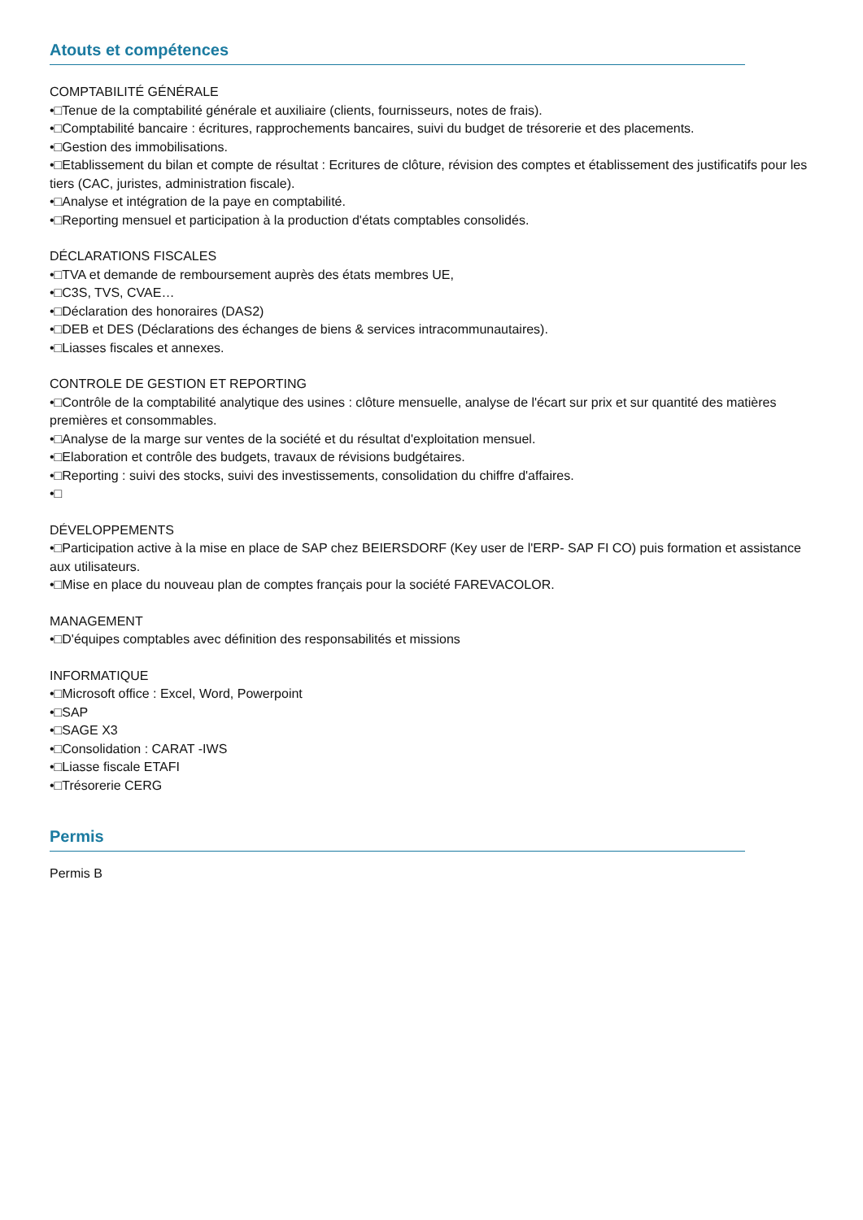Atouts et compétences
COMPTABILITÉ GÉNÉRALE
•□Tenue de la comptabilité générale et auxiliaire (clients, fournisseurs, notes de frais).
•□Comptabilité bancaire : écritures, rapprochements bancaires, suivi du budget de trésorerie et des placements.
•□Gestion des immobilisations.
•□Etablissement du bilan et compte de résultat : Ecritures de clôture, révision des comptes et établissement des justificatifs pour les tiers (CAC, juristes, administration fiscale).
•□Analyse et intégration de la paye en comptabilité.
•□Reporting mensuel et participation à la production d'états comptables consolidés.
DÉCLARATIONS FISCALES
•□TVA et demande de remboursement auprès des états membres UE,
•□C3S, TVS, CVAE…
•□Déclaration des honoraires (DAS2)
•□DEB et DES (Déclarations des échanges de biens & services intracommunautaires).
•□Liasses fiscales et annexes.
CONTROLE DE GESTION ET REPORTING
•□Contrôle de la comptabilité analytique des usines : clôture mensuelle, analyse de l'écart sur prix et sur quantité des matières premières et consommables.
•□Analyse de la marge sur ventes de la société et du résultat d'exploitation mensuel.
•□Elaboration et contrôle des budgets, travaux de révisions budgétaires.
•□Reporting : suivi des stocks, suivi des investissements, consolidation du chiffre d'affaires.
•□
DÉVELOPPEMENTS
•□Participation active à la mise en place de SAP chez BEIERSDORF (Key user de l'ERP- SAP FI CO) puis formation et assistance aux utilisateurs.
•□Mise en place du nouveau plan de comptes français pour la société FAREVACOLOR.
MANAGEMENT
•□D'équipes comptables avec définition des responsabilités et missions
INFORMATIQUE
•□Microsoft office : Excel, Word, Powerpoint
•□SAP
•□SAGE X3
•□Consolidation : CARAT -IWS
•□Liasse fiscale ETAFI
•□Trésorerie CERG
Permis
Permis B